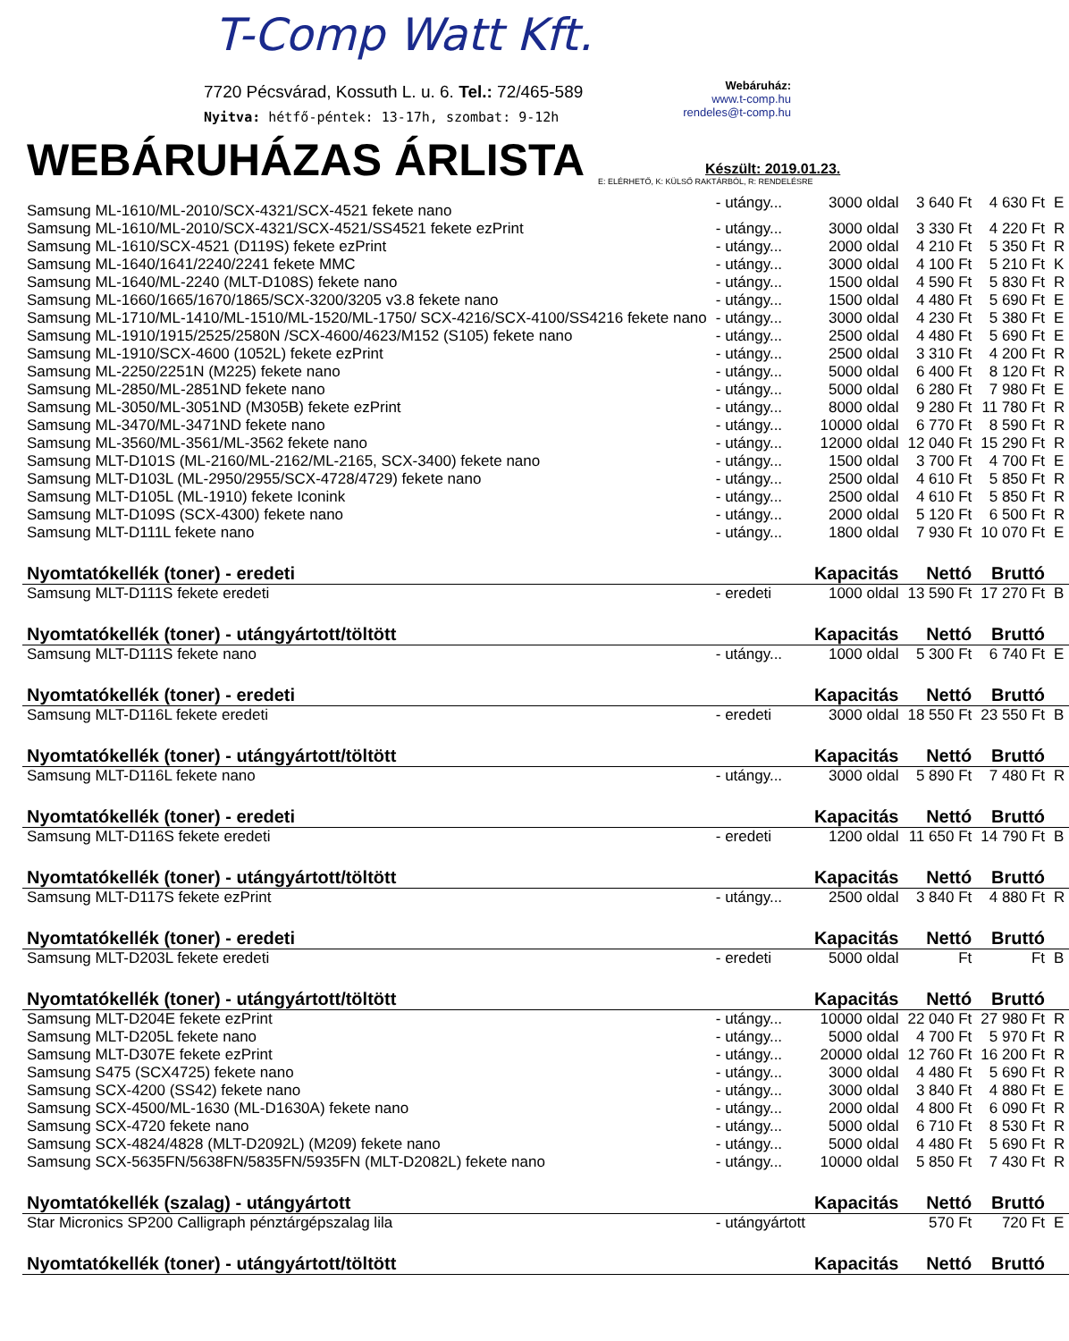T-Comp Watt Kft.
7720 Pécsvárad, Kossuth L. u. 6. Tel.: 72/465-589
Nyitva: hétfő-péntek: 13-17h, szombat: 9-12h
Webáruház:
www.t-comp.hu
rendeles@t-comp.hu
WEBÁRUHÁZAS ÁRLISTA
Készült: 2019.01.23.
E: ELÉRHETŐ, K: KÜLSŐ RAKTÁRBÓL, R: RENDELÉSRE
| Samsung ML-1610/ML-2010/SCX-4321/SCX-4521 fekete nano | - utángy... | 3000 oldal | 3 640 Ft | 4 630 Ft | E |
| Samsung ML-1610/ML-2010/SCX-4321/SCX-4521/SS4521 fekete ezPrint | - utángy... | 3000 oldal | 3 330 Ft | 4 220 Ft | R |
| Samsung ML-1610/SCX-4521 (D119S) fekete ezPrint | - utángy... | 2000 oldal | 4 210 Ft | 5 350 Ft | R |
| Samsung ML-1640/1641/2240/2241 fekete MMC | - utángy... | 3000 oldal | 4 100 Ft | 5 210 Ft | K |
| Samsung ML-1640/ML-2240 (MLT-D108S) fekete nano | - utángy... | 1500 oldal | 4 590 Ft | 5 830 Ft | R |
| Samsung ML-1660/1665/1670/1865/SCX-3200/3205 v3.8 fekete nano | - utángy... | 1500 oldal | 4 480 Ft | 5 690 Ft | E |
| Samsung ML-1710/ML-1410/ML-1510/ML-1520/ML-1750/ SCX-4216/SCX-4100/SS4216 fekete nano | - utángy... | 3000 oldal | 4 230 Ft | 5 380 Ft | E |
| Samsung ML-1910/1915/2525/2580N /SCX-4600/4623/M152 (S105) fekete nano | - utángy... | 2500 oldal | 4 480 Ft | 5 690 Ft | E |
| Samsung ML-1910/SCX-4600 (1052L) fekete ezPrint | - utángy... | 2500 oldal | 3 310 Ft | 4 200 Ft | R |
| Samsung ML-2250/2251N (M225) fekete nano | - utángy... | 5000 oldal | 6 400 Ft | 8 120 Ft | R |
| Samsung ML-2850/ML-2851ND fekete nano | - utángy... | 5000 oldal | 6 280 Ft | 7 980 Ft | E |
| Samsung ML-3050/ML-3051ND (M305B) fekete ezPrint | - utángy... | 8000 oldal | 9 280 Ft | 11 780 Ft | R |
| Samsung ML-3470/ML-3471ND fekete nano | - utángy... | 10000 oldal | 6 770 Ft | 8 590 Ft | R |
| Samsung ML-3560/ML-3561/ML-3562 fekete nano | - utángy... | 12000 oldal | 12 040 Ft | 15 290 Ft | R |
| Samsung MLT-D101S (ML-2160/ML-2162/ML-2165, SCX-3400) fekete nano | - utángy... | 1500 oldal | 3 700 Ft | 4 700 Ft | E |
| Samsung MLT-D103L (ML-2950/2955/SCX-4728/4729) fekete nano | - utángy... | 2500 oldal | 4 610 Ft | 5 850 Ft | R |
| Samsung MLT-D105L (ML-1910) fekete Iconink | - utángy... | 2500 oldal | 4 610 Ft | 5 850 Ft | R |
| Samsung MLT-D109S (SCX-4300) fekete nano | - utángy... | 2000 oldal | 5 120 Ft | 6 500 Ft | R |
| Samsung MLT-D111L fekete nano | - utángy... | 1800 oldal | 7 930 Ft | 10 070 Ft | E |
| Nyomtatókellék (toner) - eredeti | | Kapacitás | Nettó | Bruttó | |
| Samsung MLT-D111S fekete eredeti | - eredeti | 1000 oldal | 13 590 Ft | 17 270 Ft | B |
| Nyomtatókellék (toner) - utángyártott/töltött | | Kapacitás | Nettó | Bruttó | |
| Samsung MLT-D111S fekete nano | - utángy... | 1000 oldal | 5 300 Ft | 6 740 Ft | E |
| Nyomtatókellék (toner) - eredeti | | Kapacitás | Nettó | Bruttó | |
| Samsung MLT-D116L fekete eredeti | - eredeti | 3000 oldal | 18 550 Ft | 23 550 Ft | B |
| Nyomtatókellék (toner) - utángyártott/töltött | | Kapacitás | Nettó | Bruttó | |
| Samsung MLT-D116L fekete nano | - utángy... | 3000 oldal | 5 890 Ft | 7 480 Ft | R |
| Nyomtatókellék (toner) - eredeti | | Kapacitás | Nettó | Bruttó | |
| Samsung MLT-D116S fekete eredeti | - eredeti | 1200 oldal | 11 650 Ft | 14 790 Ft | B |
| Nyomtatókellék (toner) - utángyártott/töltött | | Kapacitás | Nettó | Bruttó | |
| Samsung MLT-D117S fekete ezPrint | - utángy... | 2500 oldal | 3 840 Ft | 4 880 Ft | R |
| Nyomtatókellék (toner) - eredeti | | Kapacitás | Nettó | Bruttó | |
| Samsung MLT-D203L fekete eredeti | - eredeti | 5000 oldal | Ft | Ft | B |
| Nyomtatókellék (toner) - utángyártott/töltött | | Kapacitás | Nettó | Bruttó | |
| Samsung MLT-D204E fekete ezPrint | - utángy... | 10000 oldal | 22 040 Ft | 27 980 Ft | R |
| Samsung MLT-D205L fekete nano | - utángy... | 5000 oldal | 4 700 Ft | 5 970 Ft | R |
| Samsung MLT-D307E fekete ezPrint | - utángy... | 20000 oldal | 12 760 Ft | 16 200 Ft | R |
| Samsung S475 (SCX4725) fekete nano | - utángy... | 3000 oldal | 4 480 Ft | 5 690 Ft | R |
| Samsung SCX-4200 (SS42) fekete nano | - utángy... | 3000 oldal | 3 840 Ft | 4 880 Ft | E |
| Samsung SCX-4500/ML-1630 (ML-D1630A) fekete nano | - utángy... | 2000 oldal | 4 800 Ft | 6 090 Ft | R |
| Samsung SCX-4720 fekete nano | - utángy... | 5000 oldal | 6 710 Ft | 8 530 Ft | R |
| Samsung SCX-4824/4828 (MLT-D2092L) (M209) fekete nano | - utángy... | 5000 oldal | 4 480 Ft | 5 690 Ft | R |
| Samsung SCX-5635FN/5638FN/5835FN/5935FN (MLT-D2082L) fekete nano | - utángy... | 10000 oldal | 5 850 Ft | 7 430 Ft | R |
| Nyomtatókellék (szalag) - utángyártott | | Kapacitás | Nettó | Bruttó | |
| Star Micronics SP200 Calligraph pénztárgépszalag lila | - utángyártott | | 570 Ft | 720 Ft | E |
| Nyomtatókellék (toner) - utángyártott/töltött | | Kapacitás | Nettó | Bruttó | |